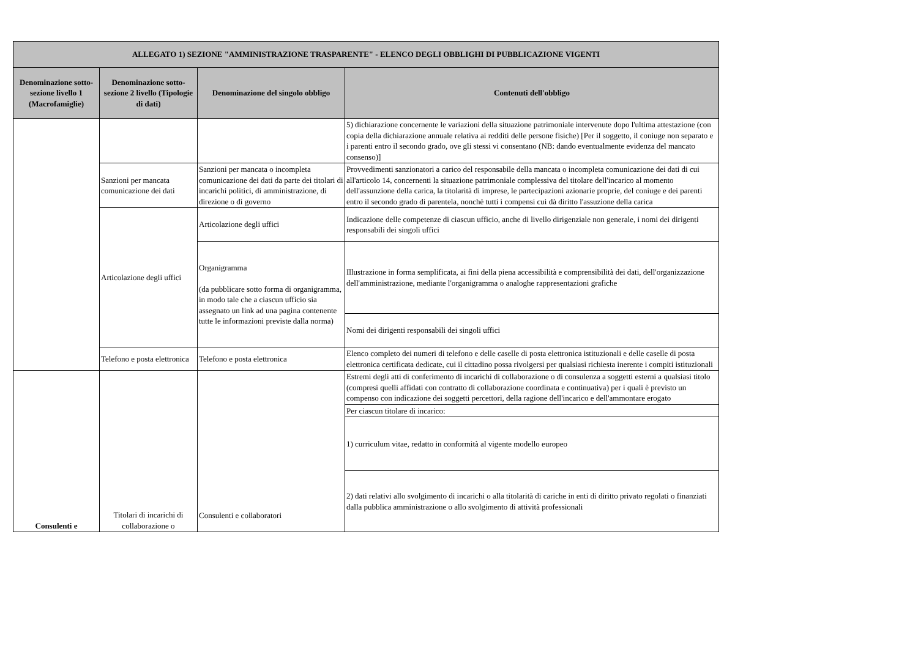| ALLEGATO 1) SEZIONE "AMMINISTRAZIONE TRASPARENTE" - ELENCO DEGLI OBBLIGHI DI PUBBLICAZIONE VIGENTI | | | |
| --- | --- | --- | --- |
| Denominazione sotto-sezione livello 1 (Macrofamiglie) | Denominazione sotto-sezione 2 livello (Tipologie di dati) | Denominazione del singolo obbligo | Contenuti dell'obbligo |
| | | | 5) dichiarazione concernente le variazioni della situazione patrimoniale intervenute dopo l'ultima attestazione (con copia della dichiarazione annuale relativa ai redditi delle persone fisiche) [Per il soggetto, il coniuge non separato e i parenti entro il secondo grado, ove gli stessi vi consentano (NB: dando eventualmente evidenza del mancato consenso)] |
| | Sanzioni per mancata comunicazione dei dati | Sanzioni per mancata o incompleta comunicazione dei dati da parte dei titolari di incarichi politici, di amministrazione, di direzione o di governo | Provvedimenti sanzionatori a carico del responsabile della mancata o incompleta comunicazione dei dati di cui all'articolo 14, concernenti la situazione patrimoniale complessiva del titolare dell'incarico al momento dell'assunzione della carica, la titolarità di imprese, le partecipazioni azionarie proprie, del coniuge e dei parenti entro il secondo grado di parentela, nonchè tutti i compensi cui dà diritto l'assuzione della carica |
| | Articolazione degli uffici | Articolazione degli uffici | Indicazione delle competenze di ciascun ufficio, anche di livello dirigenziale non generale, i nomi dei dirigenti responsabili dei singoli uffici |
| | | Organigramma (da pubblicare sotto forma di organigramma, in modo tale che a ciascun ufficio sia assegnato un link ad una pagina contenente tutte le informazioni previste dalla norma) | Illustrazione in forma semplificata, ai fini della piena accessibilità e comprensibilità dei dati, dell'organizzazione dell'amministrazione, mediante l'organigramma o analoghe rappresentazioni grafiche |
| | | | Nomi dei dirigenti responsabili dei singoli uffici |
| | Telefono e posta elettronica | Telefono e posta elettronica | Elenco completo dei numeri di telefono e delle caselle di posta elettronica istituzionali e delle caselle di posta elettronica certificata dedicate, cui il cittadino possa rivolgersi per qualsiasi richiesta inerente i compiti istituzionali |
| Consulenti e | Titolari di incarichi di collaborazione o | Consulenti e collaboratori | Estremi degli atti di conferimento di incarichi di collaborazione o di consulenza a soggetti esterni a qualsiasi titolo (compresi quelli affidati con contratto di collaborazione coordinata e continuativa) per i quali è previsto un compenso con indicazione dei soggetti percettori, della ragione dell'incarico e dell'ammontare erogato |
| | | | Per ciascun titolare di incarico: |
| | | | 1) curriculum vitae, redatto in conformità al vigente modello europeo |
| | | | 2) dati relativi allo svolgimento di incarichi o alla titolarità di cariche in enti di diritto privato regolati o finanziati dalla pubblica amministrazione o allo svolgimento di attività professionali |